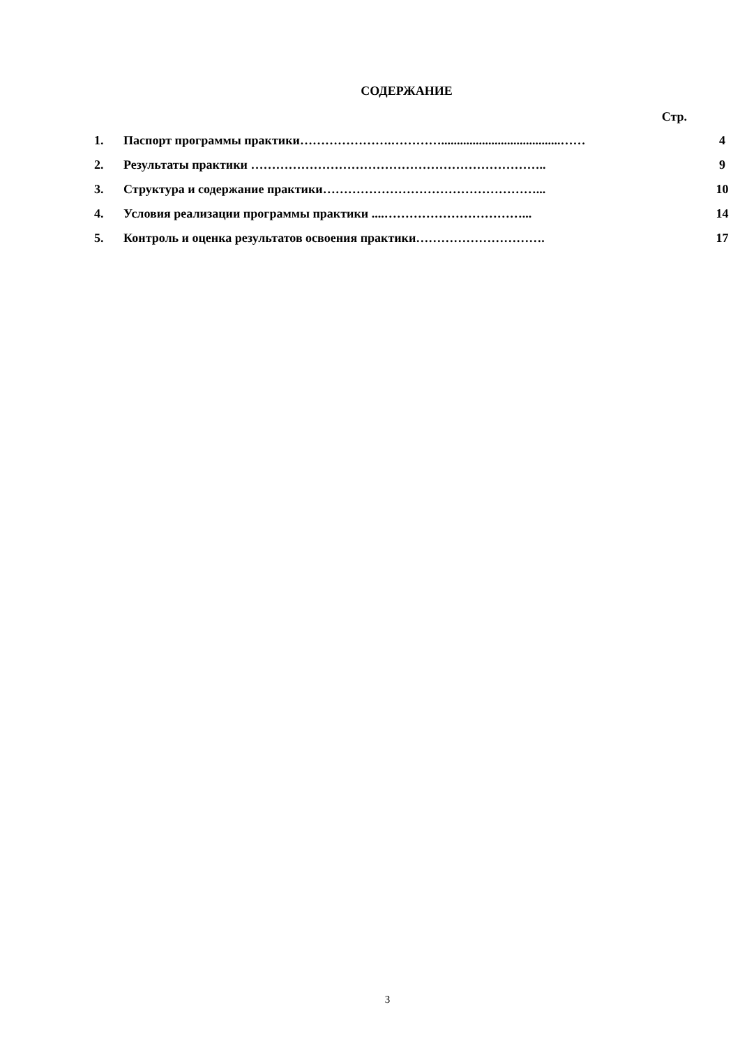СОДЕРЖАНИЕ
Стр.
| 1. | Паспорт программы практики………………….…………......................................…… | 4 |
| 2. | Результаты практики …………………………………………………………….. | 9 |
| 3. | Структура и содержание практики……………………………………………... | 10 |
| 4. | Условия реализации программы практики ....……………………………... | 14 |
| 5. | Контроль и оценка результатов освоения практики…………………………. | 17 |
3